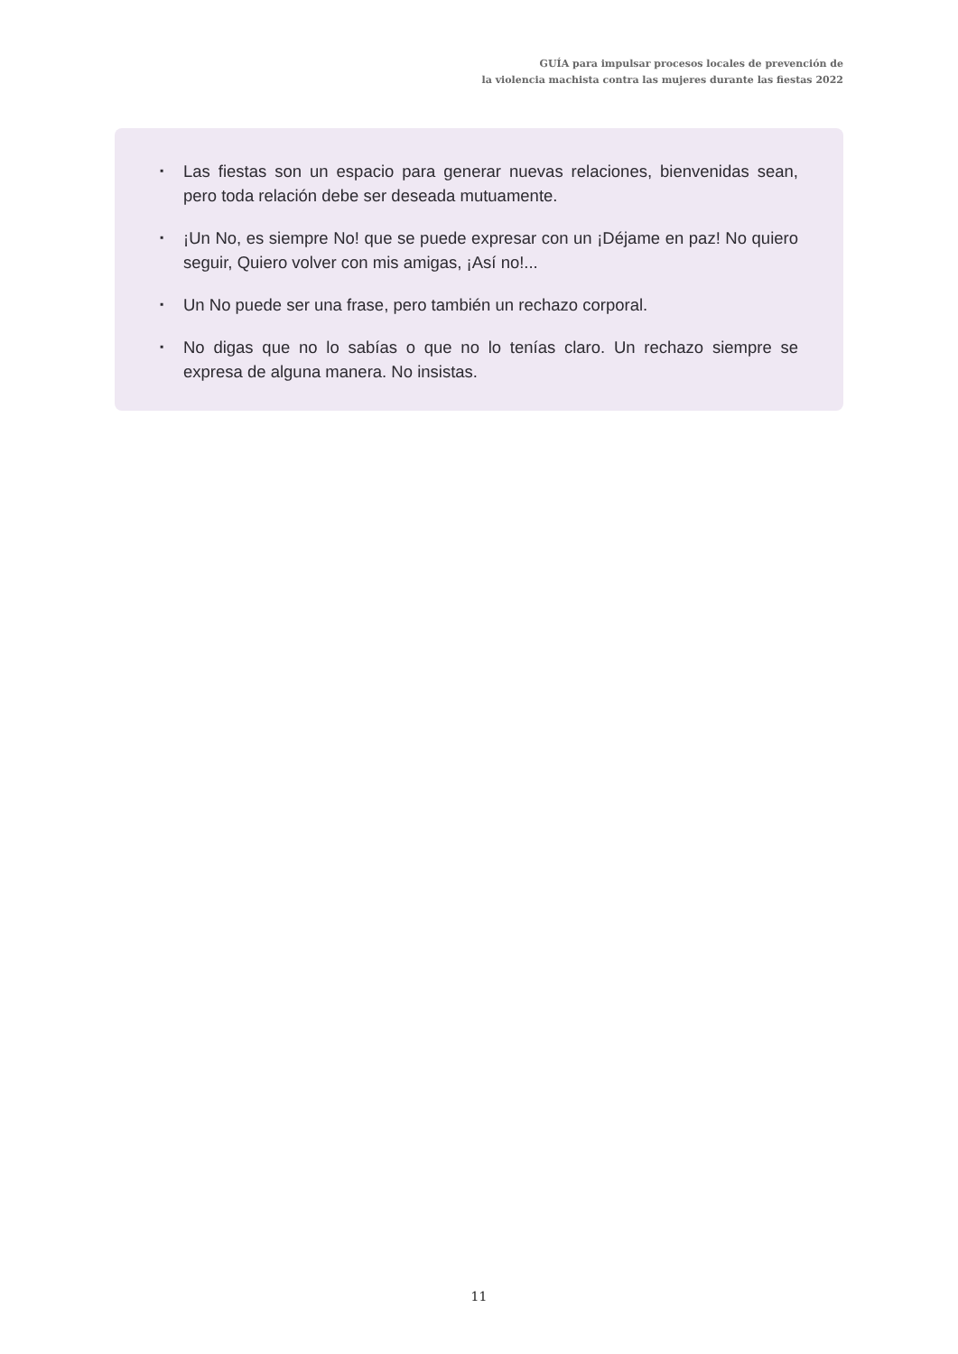GUÍA para impulsar procesos locales de prevención de
la violencia machista contra las mujeres durante las fiestas 2022
▪ Las fiestas son un espacio para generar nuevas relaciones, bienvenidas sean, pero toda relación debe ser deseada mutuamente.
▪ ¡Un No, es siempre No! que se puede expresar con un ¡Déjame en paz! No quiero seguir, Quiero volver con mis amigas, ¡Así no!...
▪ Un No puede ser una frase, pero también un rechazo corporal.
▪ No digas que no lo sabías o que no lo tenías claro. Un rechazo siempre se expresa de alguna manera. No insistas.
11